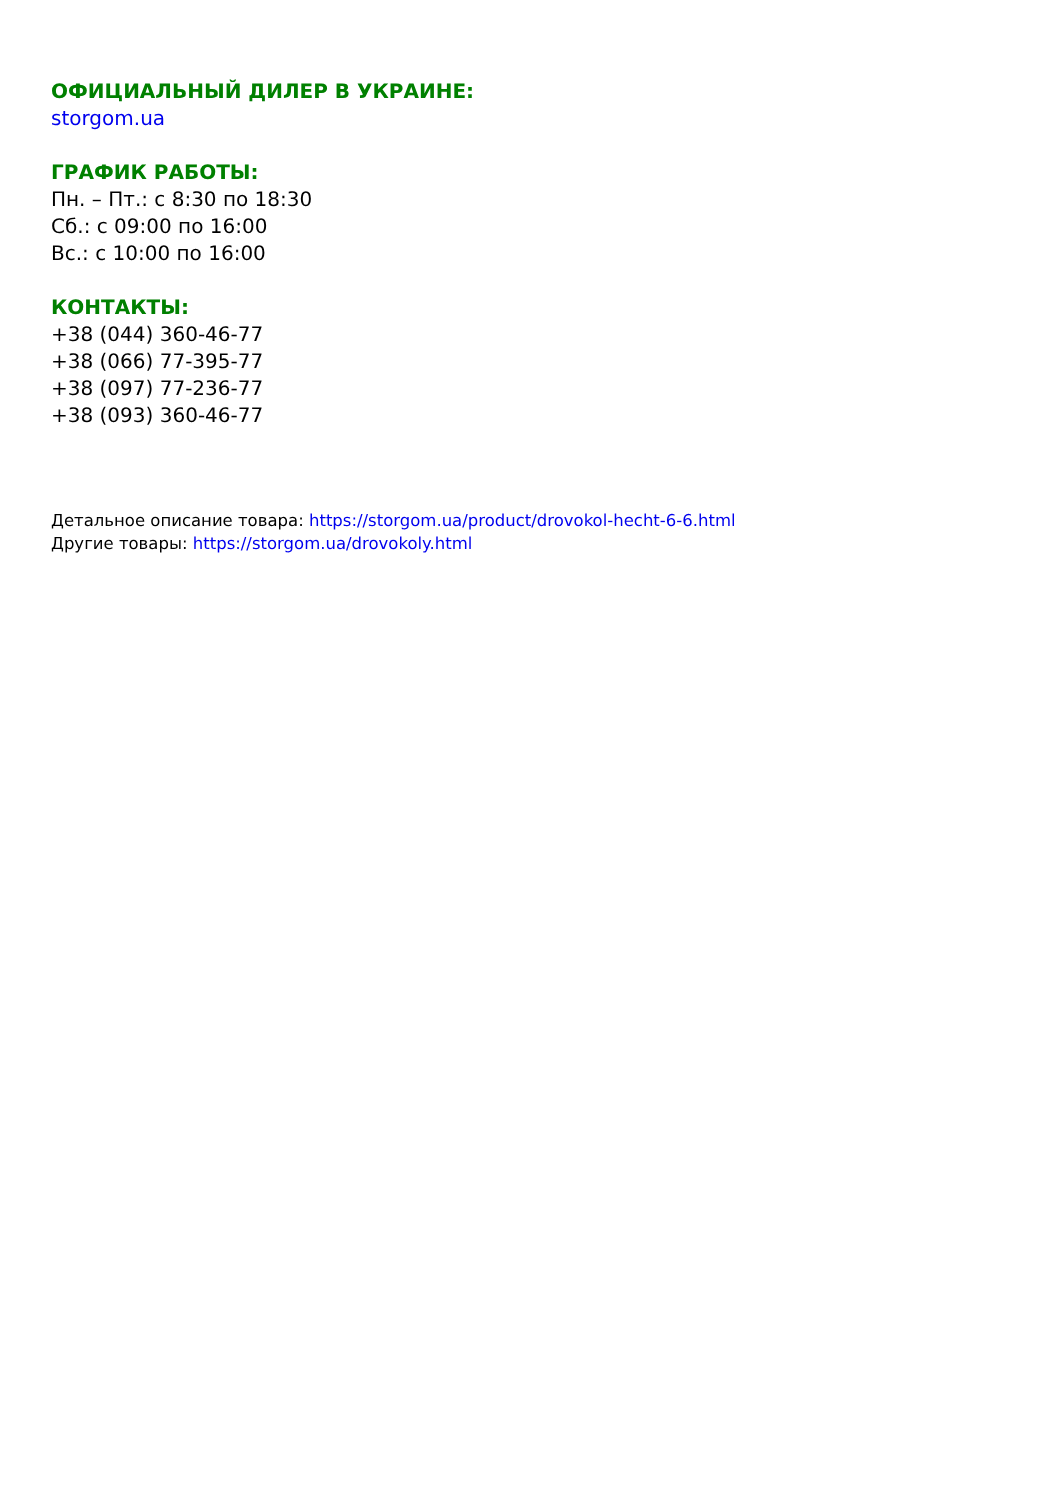ОФИЦИАЛЬНЫЙ ДИЛЕР В УКРАИНЕ:
storgom.ua
ГРАФИК РАБОТЫ:
Пн. – Пт.: с 8:30 по 18:30
Сб.: с 09:00 по 16:00
Вс.: с 10:00 по 16:00
КОНТАКТЫ:
+38 (044) 360-46-77
+38 (066) 77-395-77
+38 (097) 77-236-77
+38 (093) 360-46-77
Детальное описание товара: https://storgom.ua/product/drovokol-hecht-6-6.html
Другие товары: https://storgom.ua/drovokoly.html